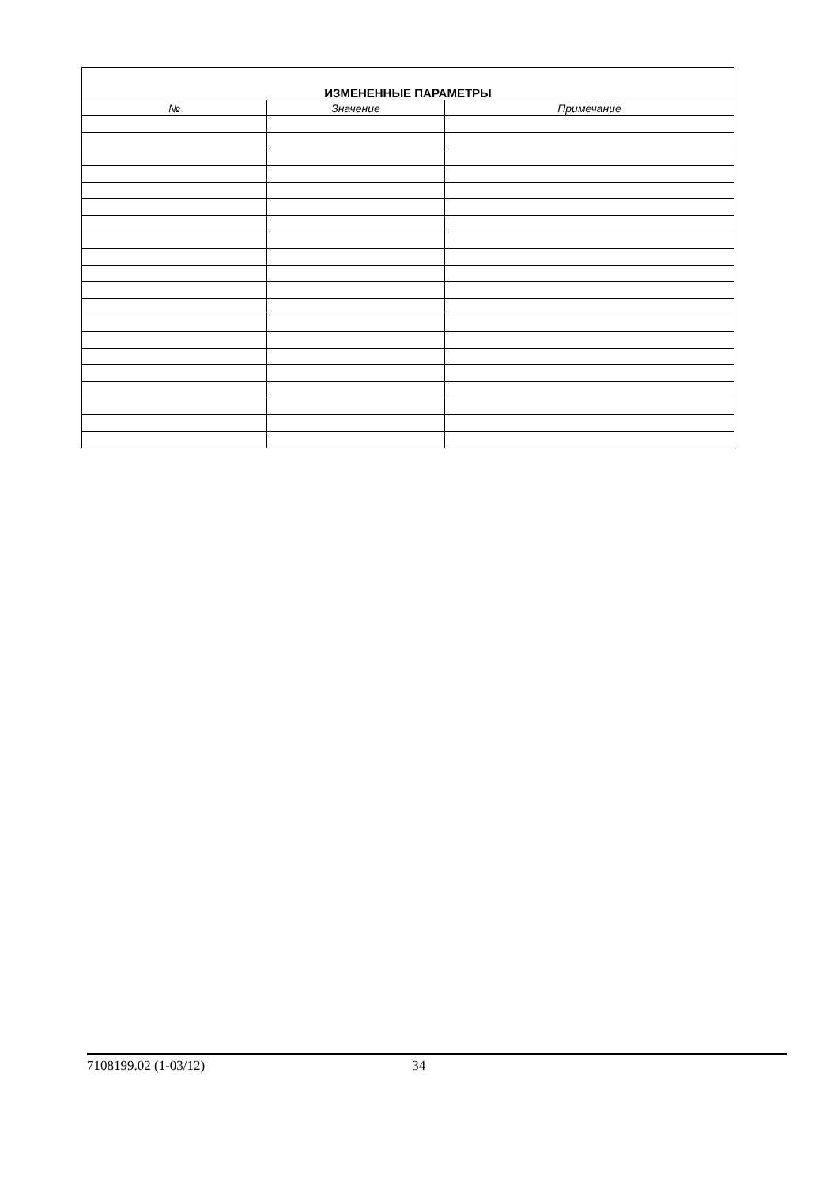| ИЗМЕНЕННЫЕ ПАРАМЕТРЫ | | |
| --- | --- | --- |
| № | Значение | Примечание |
7108199.02 (1-03/12) 34